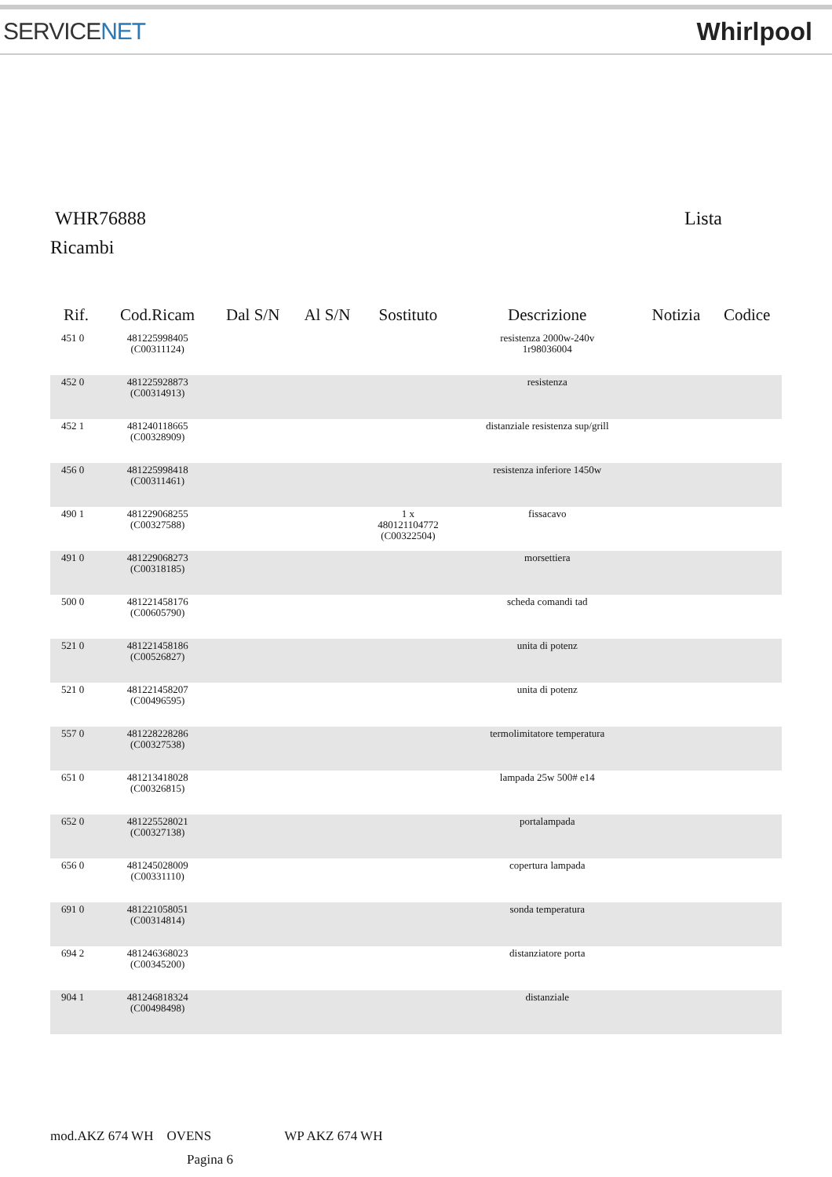SERVICENET Whirlpool
WHR76888 Lista
Ricambi
| Rif. | Cod.Ricam | Dal S/N | Al S/N | Sostituto | Descrizione | Notizia | Codice |
| --- | --- | --- | --- | --- | --- | --- | --- |
| 451 0 | 481225998405 (C00311124) | | | | resistenza 2000w-240v 1r98036004 | | |
| 452 0 | 481225928873 (C00314913) | | | | resistenza | | |
| 452 1 | 481240118665 (C00328909) | | | | distanziale resistenza sup/grill | | |
| 456 0 | 481225998418 (C00311461) | | | | resistenza inferiore 1450w | | |
| 490 1 | 481229068255 (C00327588) | | | 1 x 480121104772 (C00322504) | fissacavo | | |
| 491 0 | 481229068273 (C00318185) | | | | morsettiera | | |
| 500 0 | 481221458176 (C00605790) | | | | scheda comandi tad | | |
| 521 0 | 481221458186 (C00526827) | | | | unita di potenz | | |
| 521 0 | 481221458207 (C00496595) | | | | unita di potenz | | |
| 557 0 | 481228228286 (C00327538) | | | | termolimitatore temperatura | | |
| 651 0 | 481213418028 (C00326815) | | | | lampada 25w 500# e14 | | |
| 652 0 | 481225528021 (C00327138) | | | | portalampada | | |
| 656 0 | 481245028009 (C00331110) | | | | copertura lampada | | |
| 691 0 | 481221058051 (C00314814) | | | | sonda temperatura | | |
| 694 2 | 481246368023 (C00345200) | | | | distanziatore porta | | |
| 904 1 | 481246818324 (C00498498) | | | | distanziale | | |
mod.AKZ 674 WH OVENS WP AKZ 674 WH
Pagina 6